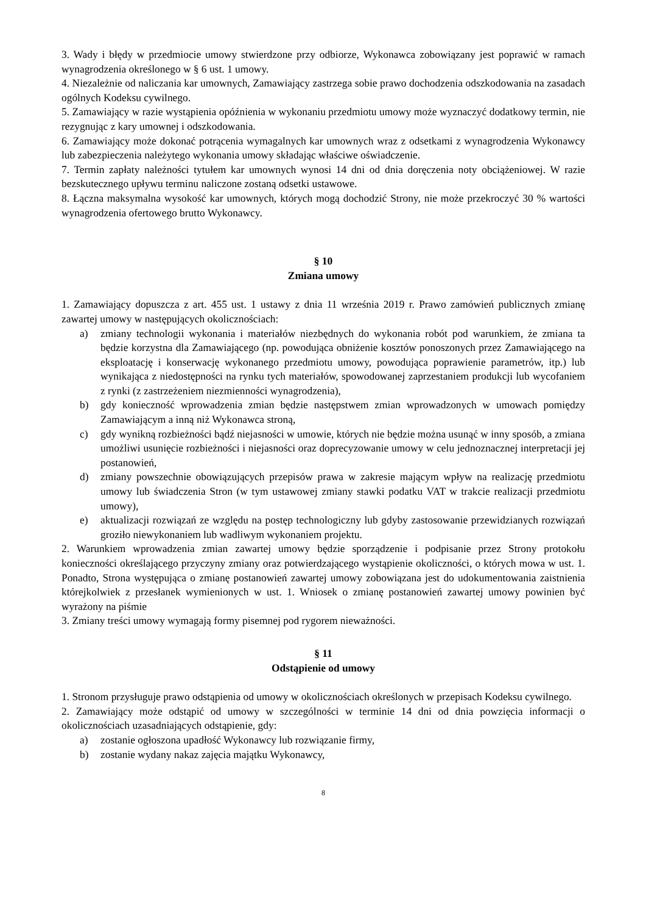3. Wady i błędy w przedmiocie umowy stwierdzone przy odbiorze, Wykonawca zobowiązany jest poprawić w ramach wynagrodzenia określonego w § 6 ust. 1 umowy.
4. Niezależnie od naliczania kar umownych, Zamawiający zastrzega sobie prawo dochodzenia odszkodowania na zasadach ogólnych Kodeksu cywilnego.
5. Zamawiający w razie wystąpienia opóźnienia w wykonaniu przedmiotu umowy może wyznaczyć dodatkowy termin, nie rezygnując z kary umownej i odszkodowania.
6. Zamawiający może dokonać potrącenia wymagalnych kar umownych wraz z odsetkami z wynagrodzenia Wykonawcy lub zabezpieczenia należytego wykonania umowy składając właściwe oświadczenie.
7. Termin zapłaty należności tytułem kar umownych wynosi 14 dni od dnia doręczenia noty obciążeniowej. W razie bezskutecznego upływu terminu naliczone zostaną odsetki ustawowe.
8. Łączna maksymalna wysokość kar umownych, których mogą dochodzić Strony, nie może przekroczyć 30 % wartości wynagrodzenia ofertowego brutto Wykonawcy.
§ 10
Zmiana umowy
1. Zamawiający dopuszcza z art. 455 ust. 1 ustawy z dnia 11 września 2019 r. Prawo zamówień publicznych zmianę zawartej umowy w następujących okolicznościach:
a) zmiany technologii wykonania i materiałów niezbędnych do wykonania robót pod warunkiem, że zmiana ta będzie korzystna dla Zamawiającego (np. powodująca obniżenie kosztów ponoszonych przez Zamawiającego na eksploatację i konserwację wykonanego przedmiotu umowy, powodująca poprawienie parametrów, itp.) lub wynikająca z niedostępności na rynku tych materiałów, spowodowanej zaprzestaniem produkcji lub wycofaniem z rynki (z zastrzeżeniem niezmienności wynagrodzenia),
b) gdy konieczność wprowadzenia zmian będzie następstwem zmian wprowadzonych w umowach pomiędzy Zamawiającym a inną niż Wykonawca stroną,
c) gdy wynikną rozbieżności bądź niejasności w umowie, których nie będzie można usunąć w inny sposób, a zmiana umożliwi usunięcie rozbieżności i niejasności oraz doprecyzowanie umowy w celu jednoznacznej interpretacji jej postanowień,
d) zmiany powszechnie obowiązujących przepisów prawa w zakresie mającym wpływ na realizację przedmiotu umowy lub świadczenia Stron (w tym ustawowej zmiany stawki podatku VAT w trakcie realizacji przedmiotu umowy),
e) aktualizacji rozwiązań ze względu na postęp technologiczny lub gdyby zastosowanie przewidzianych rozwiązań groziło niewykonaniem lub wadliwym wykonaniem projektu.
2. Warunkiem wprowadzenia zmian zawartej umowy będzie sporządzenie i podpisanie przez Strony protokołu konieczności określającego przyczyny zmiany oraz potwierdzającego wystąpienie okoliczności, o których mowa w ust. 1. Ponadto, Strona występująca o zmianę postanowień zawartej umowy zobowiązana jest do udokumentowania zaistnienia którejkolwiek z przesłanek wymienionych w ust. 1. Wniosek o zmianę postanowień zawartej umowy powinien być wyrażony na piśmie
3. Zmiany treści umowy wymagają formy pisemnej pod rygorem nieważności.
§ 11
Odstąpienie od umowy
1. Stronom przysługuje prawo odstąpienia od umowy w okolicznościach określonych w przepisach Kodeksu cywilnego.
2. Zamawiający może odstąpić od umowy w szczególności w terminie 14 dni od dnia powzięcia informacji o okolicznościach uzasadniających odstąpienie, gdy:
a) zostanie ogłoszona upadłość Wykonawcy lub rozwiązanie firmy,
b) zostanie wydany nakaz zajęcia majątku Wykonawcy,
8